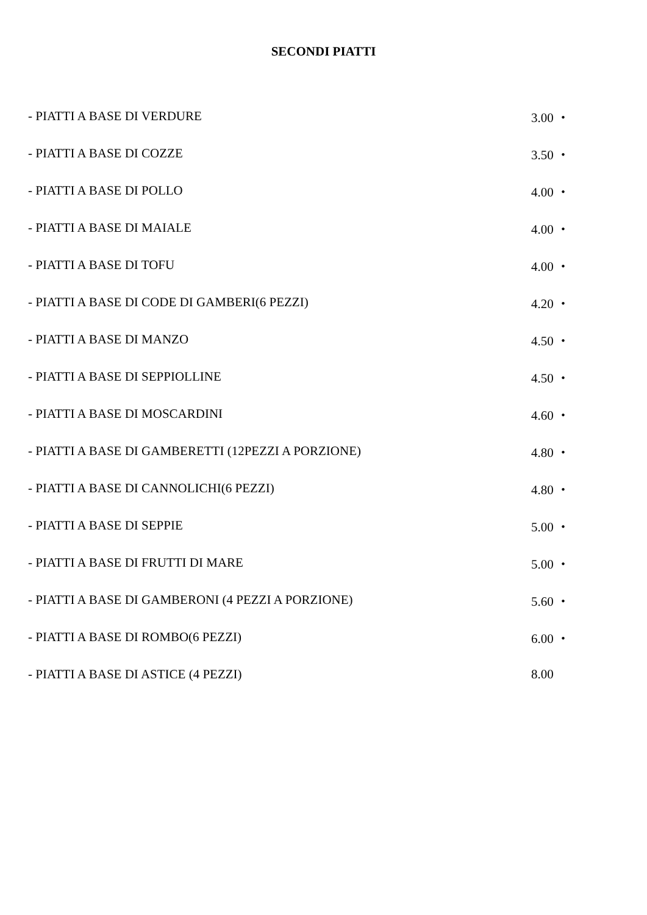SECONDI PIATTI
| - PIATTI A BASE DI VERDURE | 3.00 ・ |
| - PIATTI A BASE DI COZZE | 3.50 ・ |
| - PIATTI A BASE DI POLLO | 4.00 ・ |
| - PIATTI A BASE DI MAIALE | 4.00 ・ |
| - PIATTI A BASE DI TOFU | 4.00 ・ |
| - PIATTI A BASE DI CODE DI GAMBERI(6 PEZZI) | 4.20 ・ |
| - PIATTI A BASE DI MANZO | 4.50 ・ |
| - PIATTI A BASE DI SEPPIOLLINE | 4.50 ・ |
| - PIATTI A BASE DI MOSCARDINI | 4.60 ・ |
| - PIATTI A BASE DI GAMBERETTI (12PEZZI A PORZIONE) | 4.80 ・ |
| - PIATTI A BASE DI CANNOLICHI(6 PEZZI) | 4.80 ・ |
| - PIATTI A BASE DI SEPPIE | 5.00 ・ |
| - PIATTI A BASE DI FRUTTI DI MARE | 5.00 ・ |
| - PIATTI A BASE DI GAMBERONI (4 PEZZI A PORZIONE) | 5.60 ・ |
| - PIATTI A BASE DI ROMBO(6 PEZZI) | 6.00 ・ |
| - PIATTI A BASE DI ASTICE (4 PEZZI) | 8.00 |